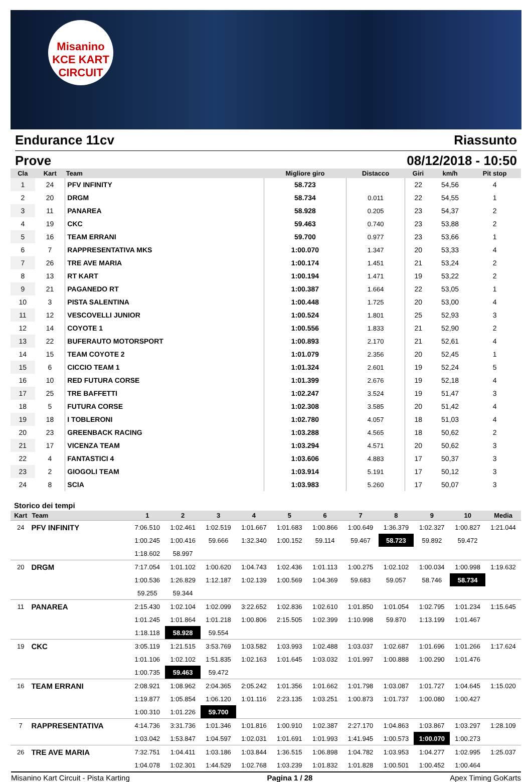Misanino KCE KART CIRCUIT
Endurance 11cv Riassunto
Prove 08/12/2018 - 10:50
| Cla | Kart | Team | Migliore giro | Distacco | Giri | km/h | Pit stop |
| --- | --- | --- | --- | --- | --- | --- | --- |
| 1 | 24 | PFV INFINITY | 58.723 | | 22 | 54,56 | 4 |
| 2 | 20 | DRGM | 58.734 | 0.011 | 22 | 54,55 | 1 |
| 3 | 11 | PANAREA | 58.928 | 0.205 | 23 | 54,37 | 2 |
| 4 | 19 | CKC | 59.463 | 0.740 | 23 | 53,88 | 2 |
| 5 | 16 | TEAM ERRANI | 59.700 | 0.977 | 23 | 53,66 | 1 |
| 6 | 7 | RAPPRESENTATIVA MKS | 1:00.070 | 1.347 | 20 | 53,33 | 4 |
| 7 | 26 | TRE AVE MARIA | 1:00.174 | 1.451 | 21 | 53,24 | 2 |
| 8 | 13 | RT KART | 1:00.194 | 1.471 | 19 | 53,22 | 2 |
| 9 | 21 | PAGANEDO RT | 1:00.387 | 1.664 | 22 | 53,05 | 1 |
| 10 | 3 | PISTA SALENTINA | 1:00.448 | 1.725 | 20 | 53,00 | 4 |
| 11 | 12 | VESCOVELLI JUNIOR | 1:00.524 | 1.801 | 25 | 52,93 | 3 |
| 12 | 14 | COYOTE 1 | 1:00.556 | 1.833 | 21 | 52,90 | 2 |
| 13 | 22 | BUFERAUTO MOTORSPORT | 1:00.893 | 2.170 | 21 | 52,61 | 4 |
| 14 | 15 | TEAM COYOTE 2 | 1:01.079 | 2.356 | 20 | 52,45 | 1 |
| 15 | 6 | CICCIO TEAM 1 | 1:01.324 | 2.601 | 19 | 52,24 | 5 |
| 16 | 10 | RED FUTURA CORSE | 1:01.399 | 2.676 | 19 | 52,18 | 4 |
| 17 | 25 | TRE BAFFETTI | 1:02.247 | 3.524 | 19 | 51,47 | 3 |
| 18 | 5 | FUTURA CORSE | 1:02.308 | 3.585 | 20 | 51,42 | 4 |
| 19 | 18 | I TOBLERONI | 1:02.780 | 4.057 | 18 | 51,03 | 4 |
| 20 | 23 | GREENBACK RACING | 1:03.288 | 4.565 | 18 | 50,62 | 2 |
| 21 | 17 | VICENZA TEAM | 1:03.294 | 4.571 | 20 | 50,62 | 3 |
| 22 | 4 | FANTASTICI 4 | 1:03.606 | 4.883 | 17 | 50,37 | 3 |
| 23 | 2 | GIOGOLI TEAM | 1:03.914 | 5.191 | 17 | 50,12 | 3 |
| 24 | 8 | SCIA | 1:03.983 | 5.260 | 17 | 50,07 | 3 |
Storico dei tempi
| Kart | Team | 1 | 2 | 3 | 4 | 5 | 6 | 7 | 8 | 9 | 10 | Media |
| --- | --- | --- | --- | --- | --- | --- | --- | --- | --- | --- | --- | --- |
| 24 | PFV INFINITY | 7:06.510 | 1:02.461 | 1:02.519 | 1:01.667 | 1:01.683 | 1:00.866 | 1:00.649 | 1:36.379 | 1:02.327 | 1:00.827 | 1:21.044 |
| | | 1:00.245 | 1:00.416 | 59.666 | 1:32.340 | 1:00.152 | 59.114 | 59.467 | 58.723 | 59.892 | 59.472 | |
| | | 1:18.602 | 58.997 | | | | | | | | | |
| 20 | DRGM | 7:17.054 | 1:01.102 | 1:00.620 | 1:04.743 | 1:02.436 | 1:01.113 | 1:00.275 | 1:02.102 | 1:00.034 | 1:00.998 | 1:19.632 |
| | | 1:00.536 | 1:26.829 | 1:12.187 | 1:02.139 | 1:00.569 | 1:04.369 | 59.683 | 59.057 | 58.746 | 58.734 | |
| | | 59.255 | 59.344 | | | | | | | | | |
| 11 | PANAREA | 2:15.430 | 1:02.104 | 1:02.099 | 3:22.652 | 1:02.836 | 1:02.610 | 1:01.850 | 1:01.054 | 1:02.795 | 1:01.234 | 1:15.645 |
| | | 1:01.245 | 1:01.864 | 1:01.218 | 1:00.806 | 2:15.505 | 1:02.399 | 1:10.998 | 59.870 | 1:13.199 | 1:01.467 | |
| | | 1:18.118 | 58.928 | 59.554 | | | | | | | | |
| 19 | CKC | 3:05.119 | 1:21.515 | 3:53.769 | 1:03.582 | 1:03.993 | 1:02.488 | 1:03.037 | 1:02.687 | 1:01.696 | 1:01.266 | 1:17.624 |
| | | 1:01.106 | 1:02.102 | 1:51.835 | 1:02.163 | 1:01.645 | 1:03.032 | 1:01.997 | 1:00.888 | 1:00.290 | 1:01.476 | |
| | | 1:00.735 | 59.463 | 59.472 | | | | | | | | |
| 16 | TEAM ERRANI | 2:08.921 | 1:08.962 | 2:04.365 | 2:05.242 | 1:01.356 | 1:01.662 | 1:01.798 | 1:03.087 | 1:01.727 | 1:04.645 | 1:15.020 |
| | | 1:19.877 | 1:05.854 | 1:06.120 | 1:01.116 | 2:23.135 | 1:03.251 | 1:00.873 | 1:01.737 | 1:00.080 | 1:00.427 | |
| | | 1:00.310 | 1:01.226 | 59.700 | | | | | | | | |
| 7 | RAPPRESENTATIVA | 4:14.736 | 3:31.736 | 1:01.346 | 1:01.816 | 1:00.910 | 1:02.387 | 2:27.170 | 1:04.863 | 1:03.867 | 1:03.297 | 1:28.109 |
| | | 1:03.042 | 1:53.847 | 1:04.597 | 1:02.031 | 1:01.691 | 1:01.993 | 1:41.945 | 1:00.573 | 1:00.070 | 1:00.273 | |
| 26 | TRE AVE MARIA | 7:32.751 | 1:04.411 | 1:03.186 | 1:03.844 | 1:36.515 | 1:06.898 | 1:04.782 | 1:03.953 | 1:04.277 | 1:02.995 | 1:25.037 |
| | | 1:04.078 | 1:02.301 | 1:44.529 | 1:02.768 | 1:03.239 | 1:01.832 | 1:01.828 | 1:00.501 | 1:00.452 | 1:00.464 | |
Misanino Kart Circuit - Pista Karting Pagina 1 / 28 Apex Timing GoKarts